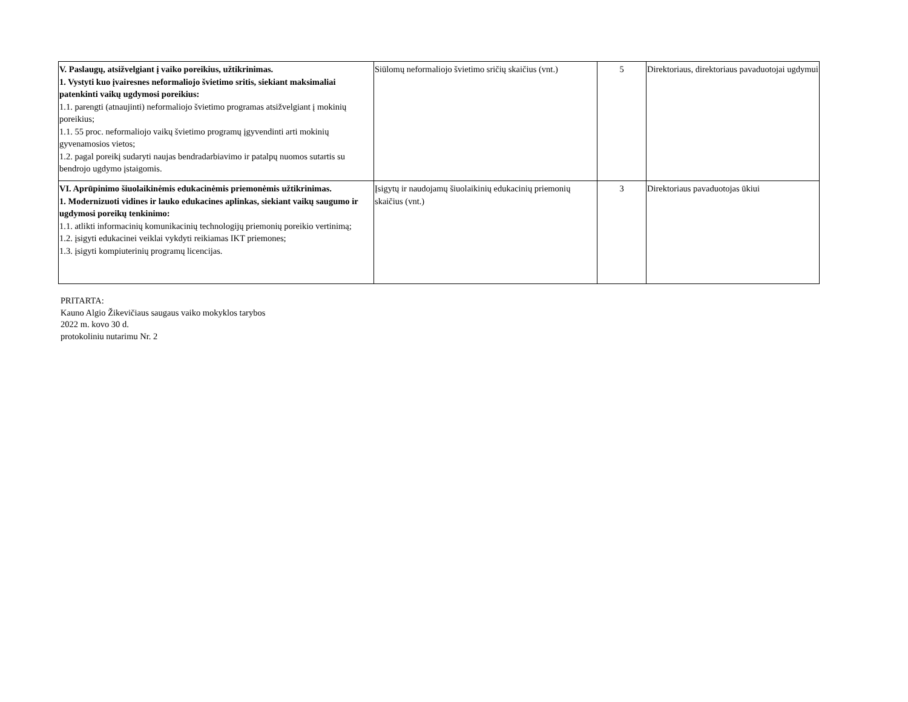| V. Paslaugų, atsižvelgiant į vaiko poreikius, užtikrinimas. 1. Vystyti kuo įvairesnes neformaliojo švietimo sritis, siekiant maksimaliai patenkinti vaikų ugdymosi poreikius: 1.1. parengti (atnaujinti) neformaliojo švietimo programas atsižvelgiant į mokinių poreikius; 1.1. 55 proc. neformaliojo vaikų švietimo programų įgyvendinti arti mokinių gyvenamosios vietos; 1.2. pagal poreikį sudaryti naujas bendradarbiavimo ir patalpų nuomos sutartis su bendrojo ugdymo įstaigomis. | Siūlomų neformaliojo švietimo sričių skaičius (vnt.) | 5 | Direktoriaus, direktoriaus pavaduotojai ugdymui |
| VI. Aprūpinimo šiuolaikinėmis edukacinėmis priemonėmis užtikrinimas. 1. Modernizuoti vidines ir lauko edukacines aplinkas, siekiant vaikų saugumo ir ugdymosi poreikų tenkinimo: 1.1. atlikti informacinių komunikacinių technologijų priemonių poreikio vertinimą; 1.2. įsigyti edukacinei veiklai vykdyti reikiamas IKT priemones; 1.3. įsigyti kompiuterinių programų licencijas. | Įsigytų ir naudojamų šiuolaikinių edukacinių priemonių skaičius (vnt.) | 3 | Direktoriaus pavaduotojas ūkiui |
PRITARTA:
Kauno Algio Žikevičiaus saugaus vaiko mokyklos tarybos
2022 m. kovo 30 d.
protokoliniu nutarimu Nr. 2